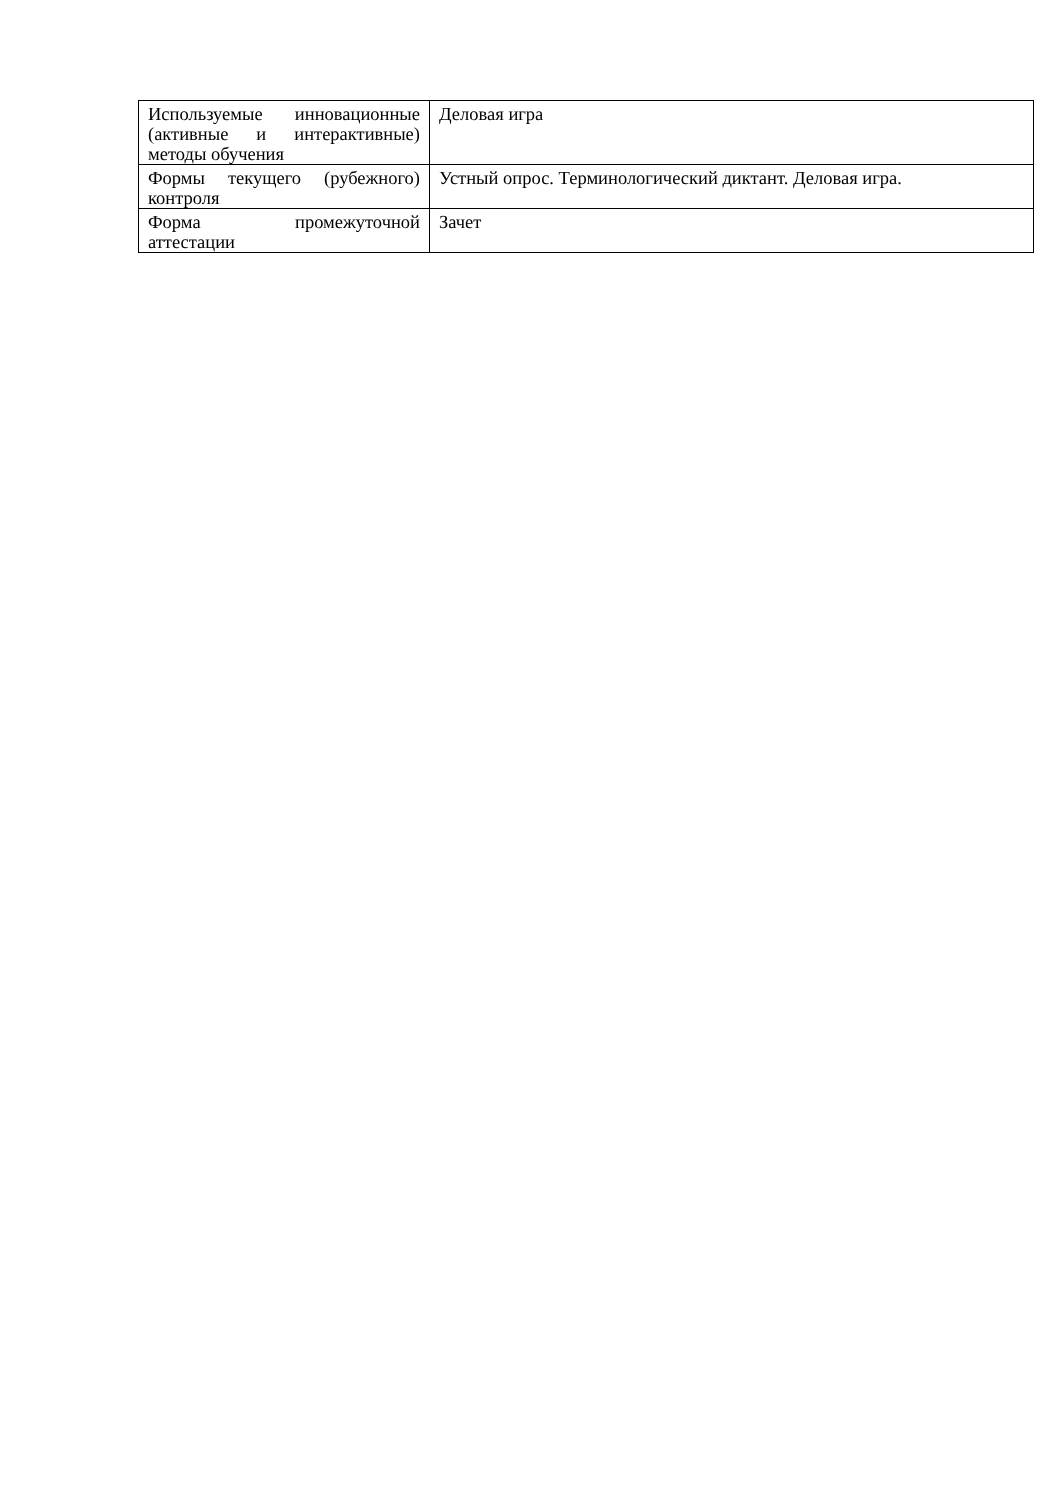| Используемые инновационные (активные и интерактивные) методы обучения | Деловая игра |
| Формы текущего (рубежного) контроля | Устный опрос. Терминологический диктант. Деловая игра. |
| Форма промежуточной аттестации | Зачет |